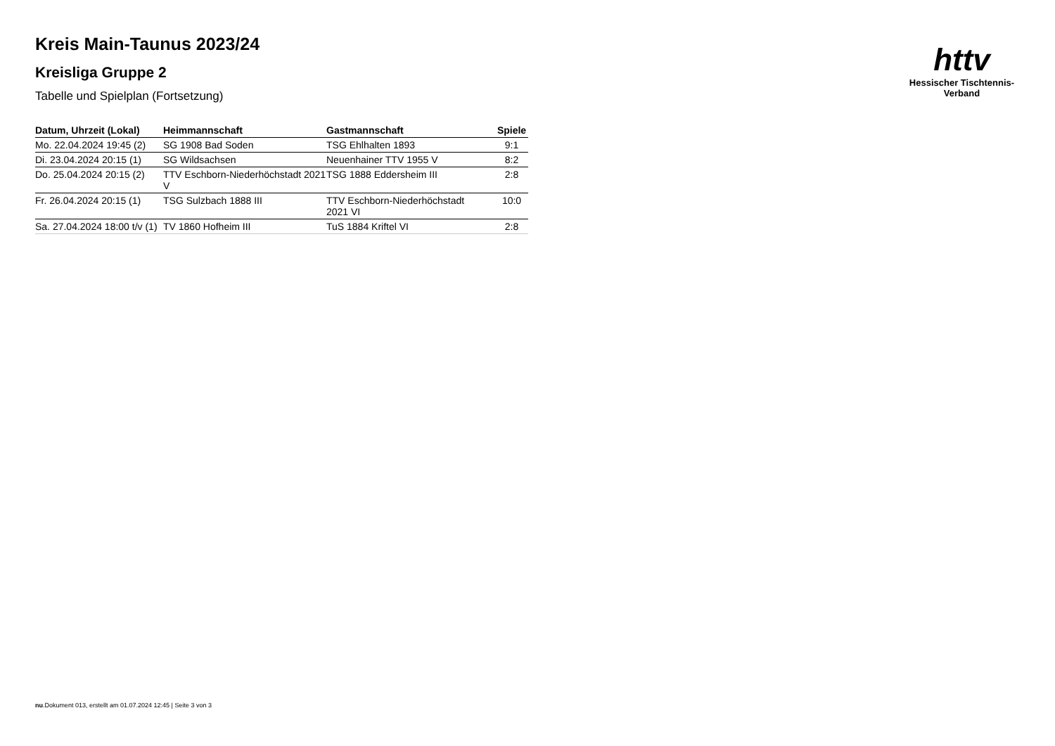Kreis Main-Taunus 2023/24
Kreisliga Gruppe 2
Tabelle und Spielplan (Fortsetzung)
| Datum, Uhrzeit (Lokal) | Heimmannschaft | Gastmannschaft | Spiele |
| --- | --- | --- | --- |
| Mo. 22.04.2024 19:45 (2) | SG 1908 Bad Soden | TSG Ehlhalten 1893 | 9:1 |
| Di. 23.04.2024 20:15 (1) | SG Wildsachsen | Neuenhainer TTV 1955 V | 8:2 |
| Do. 25.04.2024 20:15 (2) | TTV Eschborn-Niederhöchstadt 2021 V | TSG 1888 Eddersheim III | 2:8 |
| Fr. 26.04.2024 20:15 (1) | TSG Sulzbach 1888 III | TTV Eschborn-Niederhöchstadt 2021 VI | 10:0 |
| Sa. 27.04.2024 18:00 t/v (1) | TV 1860 Hofheim III | TuS 1884 Kriftel VI | 2:8 |
httv
Hessischer Tischtennis-Verband
nu.Dokument 013, erstellt am 01.07.2024 12:45 | Seite 3 von 3